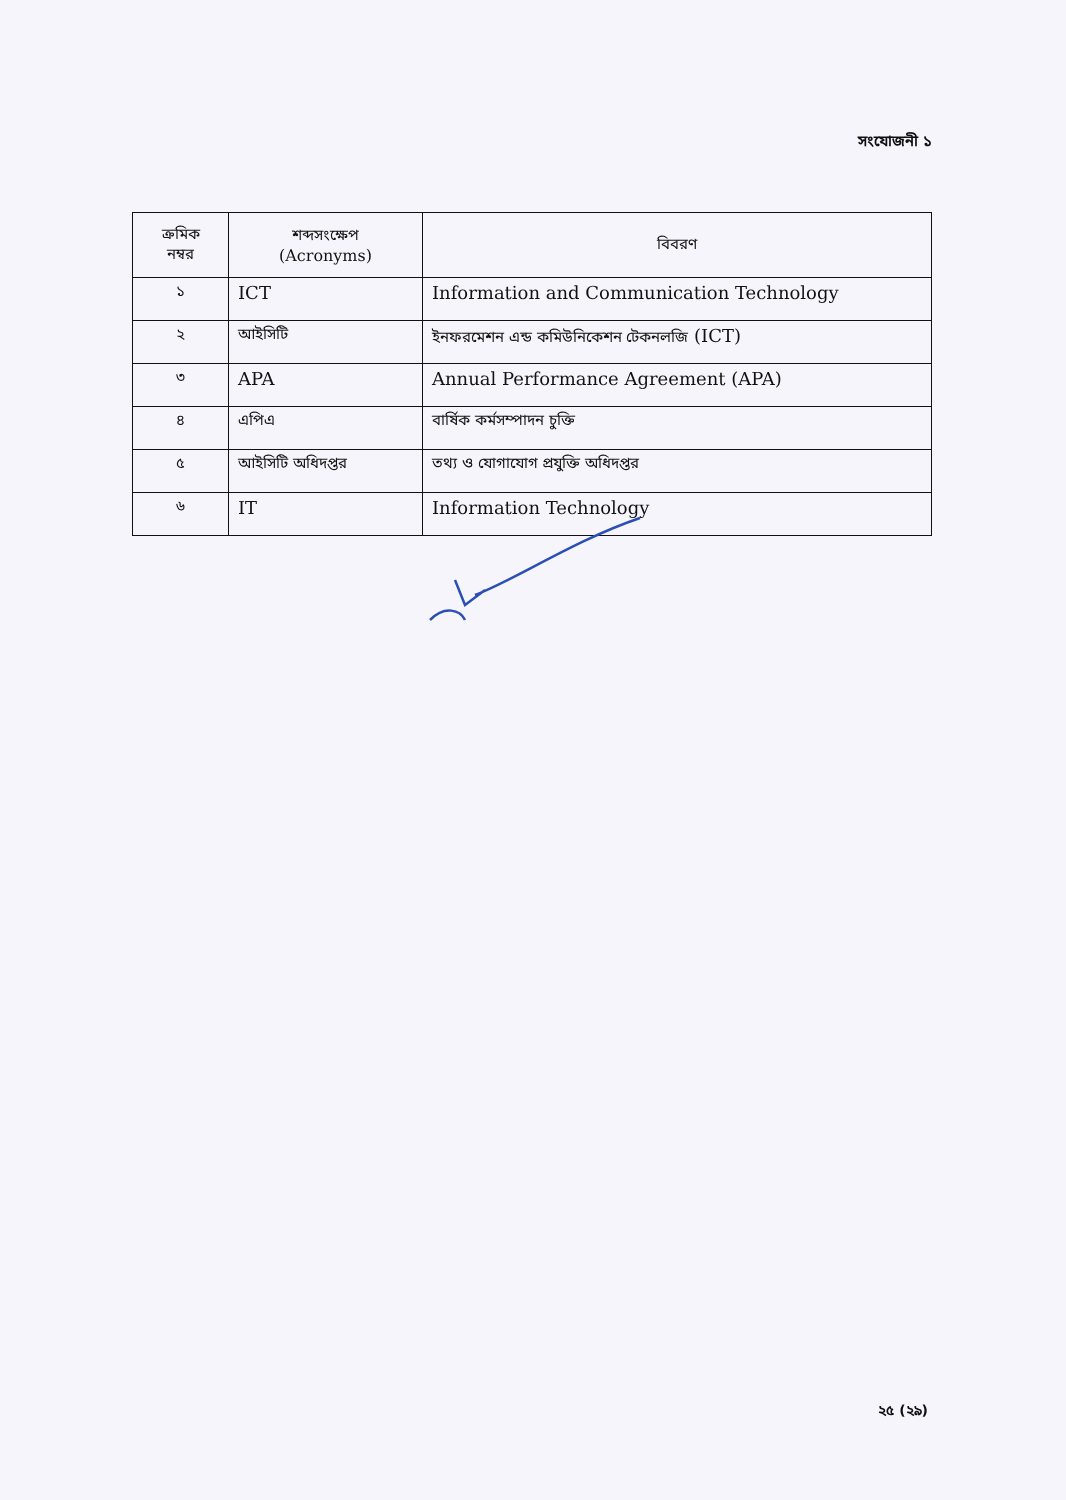সংযোজনী ১
| ক্রমিক নম্বর | শব্দসংক্ষেপ (Acronyms) | বিবরণ |
| --- | --- | --- |
| ১ | ICT | Information and Communication Technology |
| ২ | আইসিটি | ইনফরমেশন এন্ড কমিউনিকেশন টেকনলজি (ICT) |
| ৩ | APA | Annual Performance Agreement (APA) |
| ৪ | এপিএ | বার্ষিক কর্মসম্পাদন চুক্তি |
| ৫ | আইসিটি অধিদপ্তর | তথ্য ও যোগাযোগ প্রযুক্তি অধিদপ্তর |
| ৬ | IT | Information Technology |
২৫ (২৯)